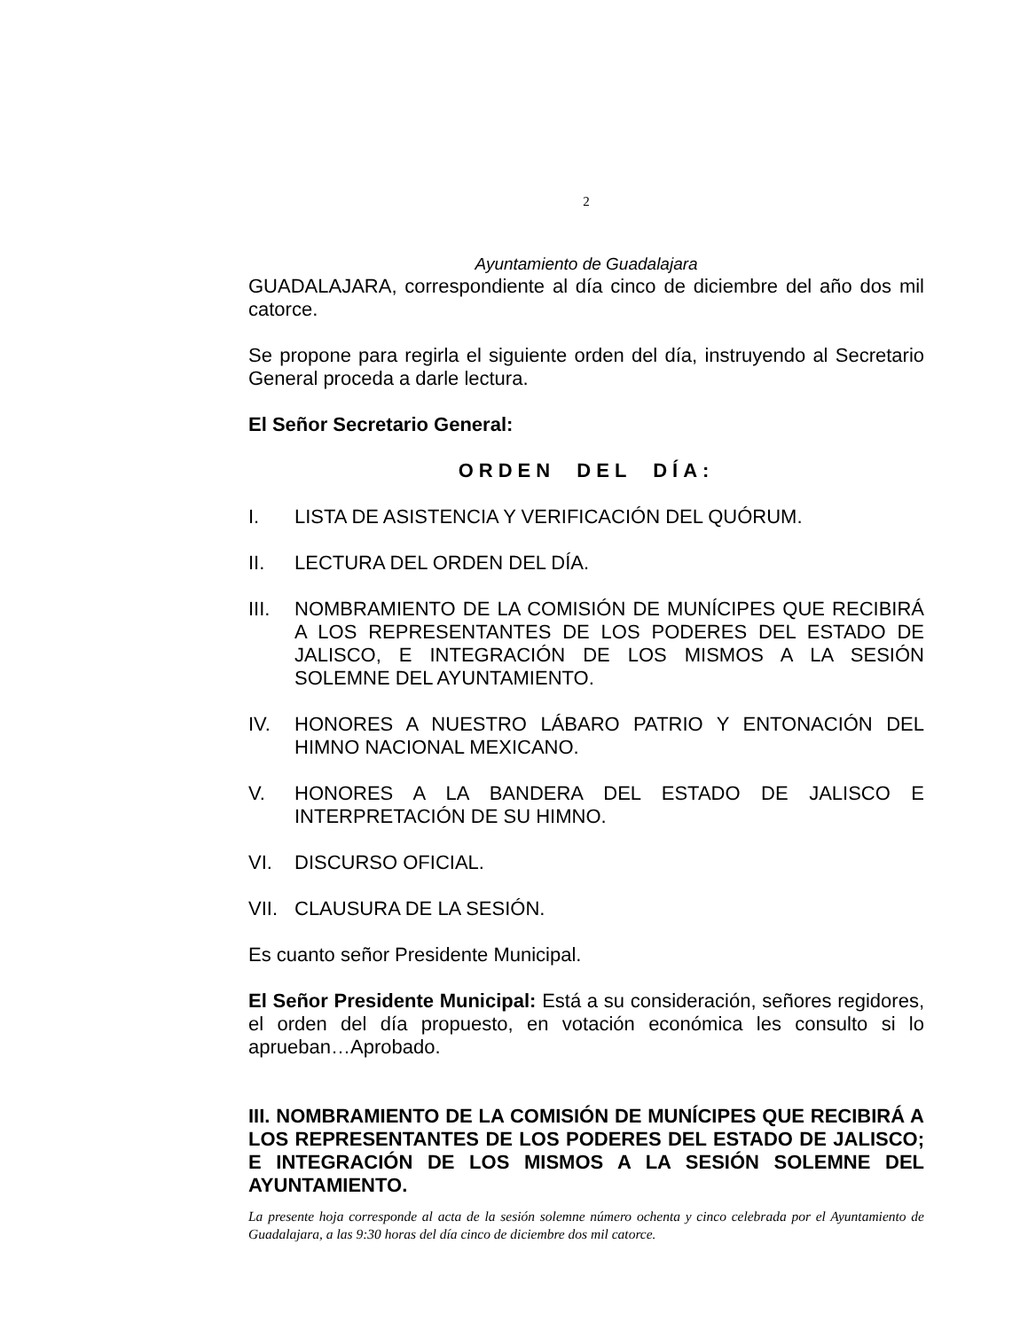2
Ayuntamiento de Guadalajara
GUADALAJARA, correspondiente al día cinco de diciembre del año dos mil catorce.
Se propone para regirla el siguiente orden del día, instruyendo al Secretario General proceda a darle lectura.
El Señor Secretario General:
ORDEN DEL DÍA:
I. LISTA DE ASISTENCIA Y VERIFICACIÓN DEL QUÓRUM.
II. LECTURA DEL ORDEN DEL DÍA.
III.
NOMBRAMIENTO DE LA COMISIÓN DE MUNÍCIPES QUE RECIBIRÁ A LOS REPRESENTANTES DE LOS PODERES DEL ESTADO DE JALISCO, E INTEGRACIÓN DE LOS MISMOS A LA SESIÓN SOLEMNE DEL AYUNTAMIENTO.
IV. HONORES A NUESTRO LÁBARO PATRIO Y ENTONACIÓN DEL HIMNO NACIONAL MEXICANO.
V. HONORES A LA BANDERA DEL ESTADO DE JALISCO E INTERPRETACIÓN DE SU HIMNO.
VI. DISCURSO OFICIAL.
VII.
CLAUSURA DE LA SESIÓN.
Es cuanto señor Presidente Municipal.
El Señor Presidente Municipal: Está a su consideración, señores regidores, el orden del día propuesto, en votación económica les consulto si lo aprueban…Aprobado.
III. NOMBRAMIENTO DE LA COMISIÓN DE MUNÍCIPES QUE RECIBIRÁ A LOS REPRESENTANTES DE LOS PODERES DEL ESTADO DE JALISCO; E INTEGRACIÓN DE LOS MISMOS A LA SESIÓN SOLEMNE DEL AYUNTAMIENTO.
La presente hoja corresponde al acta de la sesión solemne número ochenta y cinco celebrada por el Ayuntamiento de Guadalajara, a las 9:30 horas del día cinco de diciembre dos mil catorce.